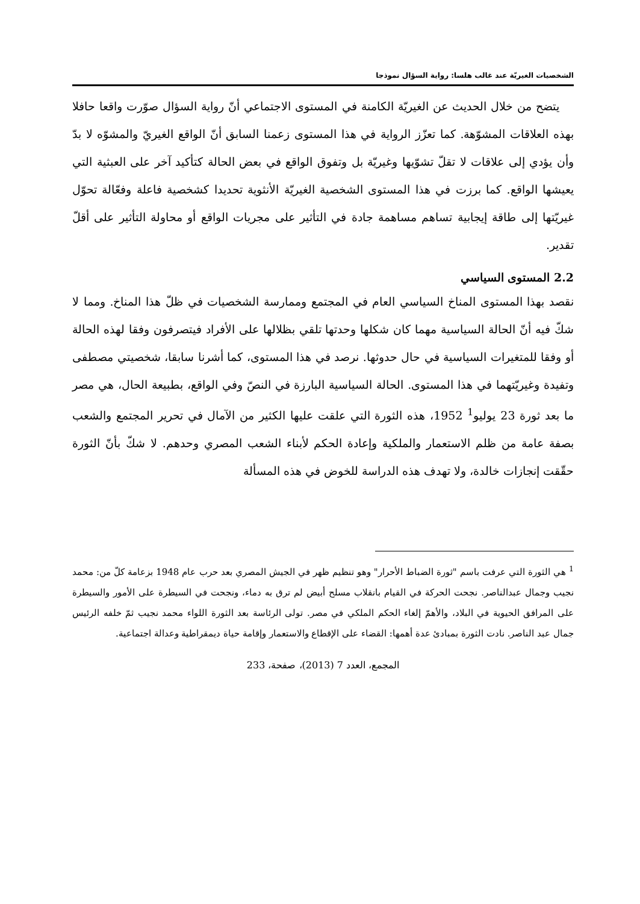الشخصيات الغيريّة عند غالب هلسا: رواية السؤال نموذجا
يتضح من خلال الحديث عن الغيريّة الكامنة في المستوى الاجتماعي أنّ رواية السؤال صوّرت واقعا حافلا بهذه العلاقات المشوّهة. كما تعزّز الرواية في هذا المستوى زعمنا السابق أنّ الواقع الغيريّ والمشوّه لا بدّ وأن يؤدي إلى علاقات لا تقلّ تشوّيها وغيريّة بل وتفوق الواقع في بعض الحالة كتأكيد آخر على العبثية التي يعيشها الواقع. كما برزت في هذا المستوى الشخصية الغيريّة الأنثوية تحديدا كشخصية فاعلة وفعّالة تحوّل غيريّتها إلى طاقة إيجابية تساهم مساهمة جادة في التأثير على مجريات الواقع أو محاولة التأثير على أقلّ تقدير.
2.2 المستوى السياسي
نقصد بهذا المستوى المناخ السياسي العام في المجتمع وممارسة الشخصيات في ظلّ هذا المناخ. ومما لا شكّ فيه أنّ الحالة السياسية مهما كان شكلها وحدتها تلقي بظلالها على الأفراد فيتصرفون وفقا لهذه الحالة أو وفقا للمتغيرات السياسية في حال حدوثها. نرصد في هذا المستوى، كما أشرنا سابقا، شخصيتي مصطفى وتفيدة وغيريّتهما في هذا المستوى. الحالة السياسية البارزة في النصّ وفي الواقع، بطبيعة الحال، هي مصر ما بعد ثورة 23 يوليو<sup>1</sup> 1952، هذه الثورة التي علقت عليها الكثير من الآمال في تحرير المجتمع والشعب بصفة عامة من ظلم الاستعمار والملكية وإعادة الحكم لأبناء الشعب المصري وحدهم. لا شكّ بأنّ الثورة حقّقت إنجازات خالدة، ولا تهدف هذه الدراسة للخوض في هذه المسألة
<sup>1</sup> هي الثورة التي عرفت باسم "ثورة الضباط الأحرار" وهو تنظيم ظهر في الجيش المصري بعد حرب عام 1948 بزعامة كلّ من: محمد نجيب وجمال عبدالناصر. نجحت الحركة في القيام بانقلاب مسلح أبيض لم ترق به دماء، ونجحت في السيطرة على الأمور والسيطرة على المرافق الحيوية في البلاد، والأهمّ إلغاء الحكم الملكي في مصر. تولى الرئاسة بعد الثورة اللواء محمد نجيب ثمّ خلفه الرئيس جمال عبد الناصر. نادت الثورة بمبادئ عدة أهمها: القضاء على الإقطاع والاستعمار وإقامة حياة ديمقراطية وعدالة اجتماعية.
المجمع، العدد 7 (2013)، صفحة، 233